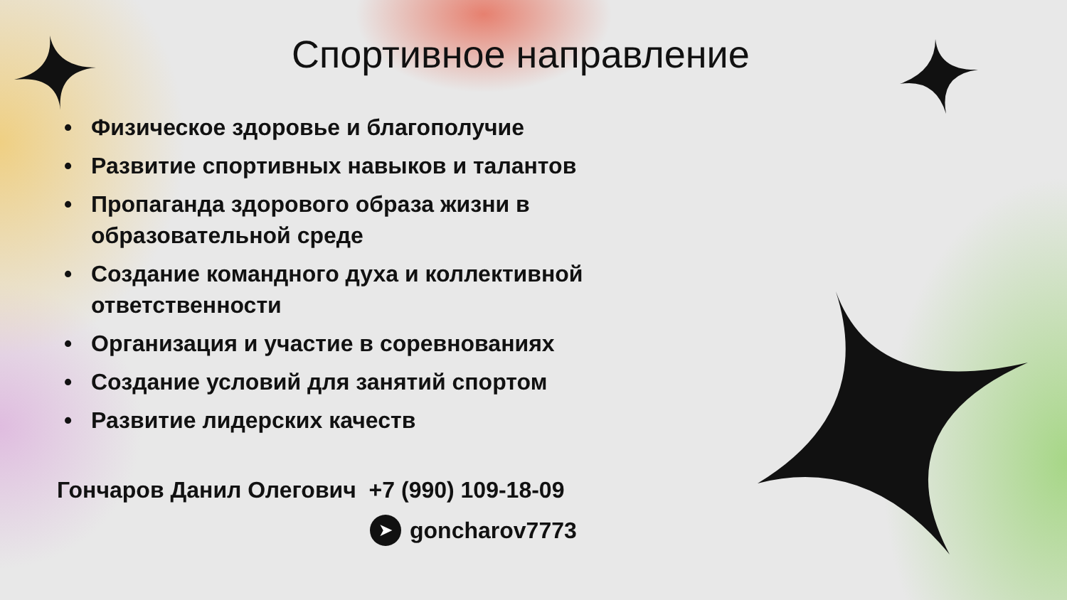Спортивное направление
• Физическое здоровье и благополучие
• Развитие спортивных навыков и талантов
• Пропаганда здорового образа жизни в образовательной среде
• Создание командного духа и коллективной ответственности
• Организация и участие в соревнованиях
• Создание условий для занятий спортом
• Развитие лидерских качеств
Гончаров Данил Олегович +7 (990) 109-18-09
➤ goncharov7773